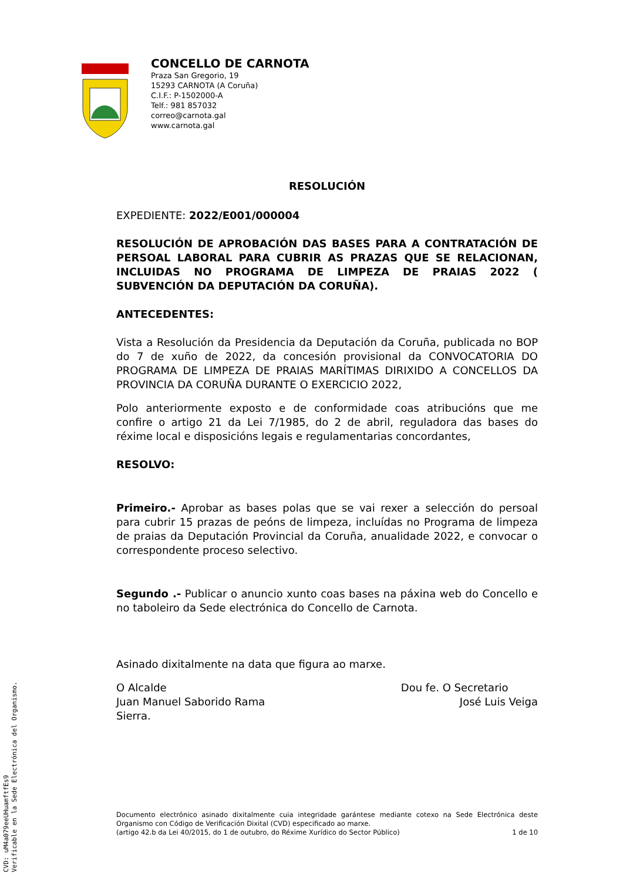CONCELLO DE CARNOTA
Praza San Gregorio, 19
15293 CARNOTA (A Coruña)
C.I.F.: P-1502000-A
Telf.: 981 857032
correo@carnota.gal
www.carnota.gal
RESOLUCIÓN
EXPEDIENTE: 2022/E001/000004
RESOLUCIÓN DE APROBACIÓN DAS BASES PARA A CONTRATACIÓN DE PERSOAL LABORAL PARA CUBRIR AS PRAZAS QUE SE RELACIONAN, INCLUIDAS NO PROGRAMA DE LIMPEZA DE PRAIAS 2022 ( SUBVENCIÓN DA DEPUTACIÓN DA CORUÑA).
ANTECEDENTES:
Vista a Resolución da Presidencia da Deputación da Coruña, publicada no BOP do 7 de xuño de 2022, da concesión provisional da CONVOCATORIA DO PROGRAMA DE LIMPEZA DE PRAIAS MARÍTIMAS DIRIXIDO A CONCELLOS DA PROVINCIA DA CORUÑA DURANTE O EXERCICIO 2022,
Polo anteriormente exposto e de conformidade coas atribucións que me confire o artigo 21 da Lei 7/1985, do 2 de abril, reguladora das bases do réxime local e disposicións legais e regulamentarias concordantes,
RESOLVO:
Primeiro.- Aprobar as bases polas que se vai rexer a selección do persoal para cubrir 15 prazas de peóns de limpeza, incluídas no Programa de limpeza de praias da Deputación Provincial da Coruña, anualidade 2022, e convocar o correspondente proceso selectivo.
Segundo .- Publicar o anuncio xunto coas bases na páxina web do Concello e no taboleiro da Sede electrónica do Concello de Carnota.
Asinado dixitalmente na data que figura ao marxe.
O Alcalde
Juan Manuel Saborido Rama
Sierra.
Dou fe. O Secretario
José Luis Veiga
Documento electrónico asinado dixitalmente cuia integridade garántese mediante cotexo na Sede Electrónica deste Organismo con Código de Verificación Dixital (CVD) especificado ao marxe.
(artigo 42.b da Lei 40/2015, do 1 de outubro, do Réxime Xurídico do Sector Público) 1 de 10
CVD: uM4a079eeUHuamftfEs9
Verificable en la Sede Electrónica del Organismo.